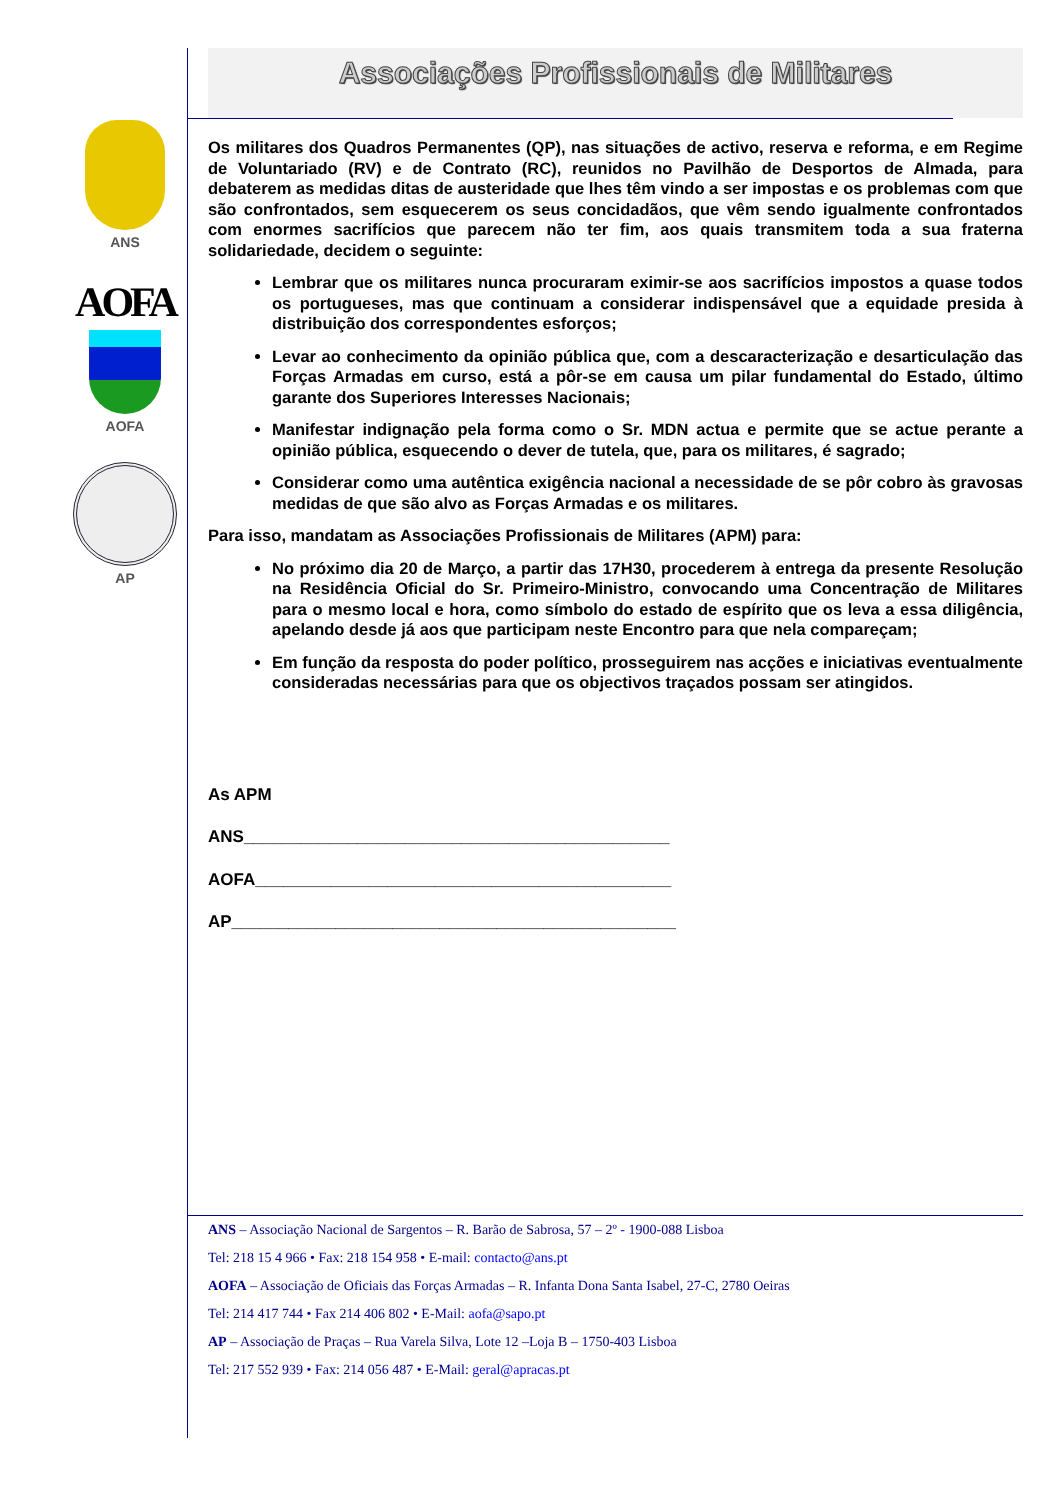ANS
AOFA
AOFA
AP
Associações Profissionais de Militares
Os militares dos Quadros Permanentes (QP), nas situações de activo, reserva e reforma, e em Regime de Voluntariado (RV) e de Contrato (RC), reunidos no Pavilhão de Desportos de Almada, para debaterem as medidas ditas de austeridade que lhes têm vindo a ser impostas e os problemas com que são confrontados, sem esquecerem os seus concidadãos, que vêm sendo igualmente confrontados com enormes sacrifícios que parecem não ter fim, aos quais transmitem toda a sua fraterna solidariedade, decidem o seguinte:
Lembrar que os militares nunca procuraram eximir-se aos sacrifícios impostos a quase todos os portugueses, mas que continuam a considerar indispensável que a equidade presida à distribuição dos correspondentes esforços;
Levar ao conhecimento da opinião pública que, com a descaracterização e desarticulação das Forças Armadas em curso, está a pôr-se em causa um pilar fundamental do Estado, último garante dos Superiores Interesses Nacionais;
Manifestar indignação pela forma como o Sr. MDN actua e permite que se actue perante a opinião pública, esquecendo o dever de tutela, que, para os militares, é sagrado;
Considerar como uma autêntica exigência nacional a necessidade de se pôr cobro às gravosas medidas de que são alvo as Forças Armadas e os militares.
Para isso, mandatam as Associações Profissionais de Militares (APM) para:
No próximo dia 20 de Março, a partir das 17H30, procederem à entrega da presente Resolução na Residência Oficial do Sr. Primeiro-Ministro, convocando uma Concentração de Militares para o mesmo local e hora, como símbolo do estado de espírito que os leva a essa diligência, apelando desde já aos que participam neste Encontro para que nela compareçam;
Em função da resposta do poder político, prosseguirem nas acções e iniciativas eventualmente consideradas necessárias para que os objectivos traçados possam ser atingidos.
As APM
ANS_____________________________________________
AOFA____________________________________________
AP_______________________________________________
ANS – Associação Nacional de Sargentos – R. Barão de Sabrosa, 57 – 2º - 1900-088 Lisboa
Tel: 218 15 4 966 • Fax: 218 154 958 • E-mail: contacto@ans.pt
AOFA – Associação de Oficiais das Forças Armadas – R. Infanta Dona Santa Isabel, 27-C, 2780 Oeiras
Tel: 214 417 744 • Fax 214 406 802 • E-Mail: aofa@sapo.pt
AP – Associação de Praças – Rua Varela Silva, Lote 12 –Loja B – 1750-403 Lisboa
Tel: 217 552 939 • Fax: 214 056 487 • E-Mail: geral@apracas.pt